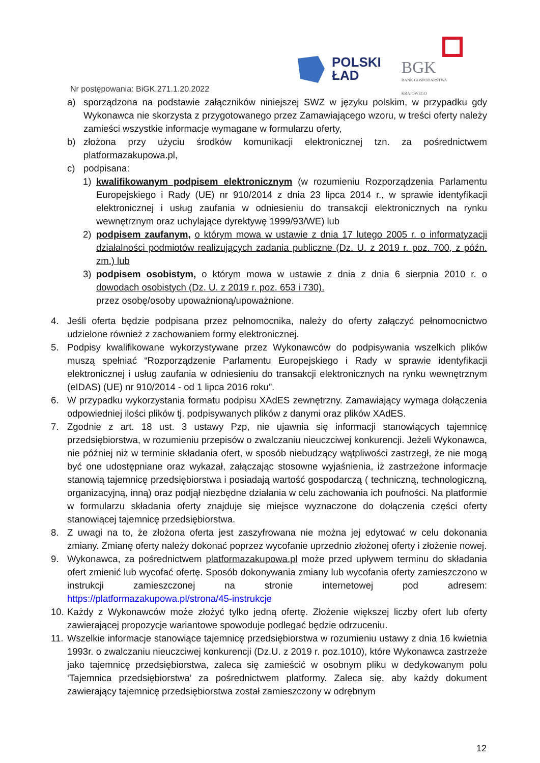POLSKI
ŁAD
BGK
BANK GOSPODARSTWA
KRAJOWEGO
Nr postępowania: BiGK.271.1.20.2022
a) sporządzona na podstawie załączników niniejszej SWZ w języku polskim, w przypadku gdy Wykonawca nie skorzysta z przygotowanego przez Zamawiającego wzoru, w treści oferty należy zamieści wszystkie informacje wymagane w formularzu oferty,
b) złożona przy użyciu środków komunikacji elektronicznej tzn. za pośrednictwem platformazakupowa.pl,
c) podpisana:
1) kwalifikowanym podpisem elektronicznym (w rozumieniu Rozporządzenia Parlamentu Europejskiego i Rady (UE) nr 910/2014 z dnia 23 lipca 2014 r., w sprawie identyfikacji elektronicznej i usług zaufania w odniesieniu do transakcji elektronicznych na rynku wewnętrznym oraz uchylające dyrektywę 1999/93/WE) lub
2) podpisem zaufanym, o którym mowa w ustawie z dnia 17 lutego 2005 r. o informatyzacji działalności podmiotów realizujących zadania publiczne (Dz. U. z 2019 r. poz. 700, z późn. zm.) lub
3) podpisem osobistym, o którym mowa w ustawie z dnia z dnia 6 sierpnia 2010 r. o dowodach osobistych (Dz. U. z 2019 r. poz. 653 i 730).
przez osobę/osoby upoważnioną/upoważnione.
4. Jeśli oferta będzie podpisana przez pełnomocnika, należy do oferty załączyć pełnomocnictwo udzielone również z zachowaniem formy elektronicznej.
5. Podpisy kwalifikowane wykorzystywane przez Wykonawców do podpisywania wszelkich plików muszą spełniać “Rozporządzenie Parlamentu Europejskiego i Rady w sprawie identyfikacji elektronicznej i usług zaufania w odniesieniu do transakcji elektronicznych na rynku wewnętrznym (eIDAS) (UE) nr 910/2014 - od 1 lipca 2016 roku”.
6. W przypadku wykorzystania formatu podpisu XAdES zewnętrzny. Zamawiający wymaga dołączenia odpowiedniej ilości plików tj. podpisywanych plików z danymi oraz plików XAdES.
7. Zgodnie z art. 18 ust. 3 ustawy Pzp, nie ujawnia się informacji stanowiących tajemnicę przedsiębiorstwa, w rozumieniu przepisów o zwalczaniu nieuczciwej konkurencji. Jeżeli Wykonawca, nie później niż w terminie składania ofert, w sposób niebudzący wątpliwości zastrzegł, że nie mogą być one udostępniane oraz wykazał, załączając stosowne wyjaśnienia, iż zastrzeżone informacje stanowią tajemnicę przedsiębiorstwa i posiadają wartość gospodarczą ( techniczną, technologiczną, organizacyjną, inną) oraz podjął niezbędne działania w celu zachowania ich poufności. Na platformie w formularzu składania oferty znajduje się miejsce wyznaczone do dołączenia części oferty stanowiącej tajemnicę przedsiębiorstwa.
8. Z uwagi na to, że złożona oferta jest zaszyfrowana nie można jej edytować w celu dokonania zmiany. Zmianę oferty należy dokonać poprzez wycofanie uprzednio złożonej oferty i złożenie nowej.
9. Wykonawca, za pośrednictwem platformazakupowa.pl może przed upływem terminu do składania ofert zmienić lub wycofać ofertę. Sposób dokonywania zmiany lub wycofania oferty zamieszczono w instrukcji zamieszczonej na stronie internetowej pod adresem: https://platformazakupowa.pl/strona/45-instrukcje
10. Każdy z Wykonawców może złożyć tylko jedną ofertę. Złożenie większej liczby ofert lub oferty zawierającej propozycje wariantowe spowoduje podlegać będzie odrzuceniu.
11. Wszelkie informacje stanowiące tajemnicę przedsiębiorstwa w rozumieniu ustawy z dnia 16 kwietnia 1993r. o zwalczaniu nieuczciwej konkurencji (Dz.U. z 2019 r. poz.1010), które Wykonawca zastrzeże jako tajemnicę przedsiębiorstwa, zaleca się zamieścić w osobnym pliku w dedykowanym polu ‘Tajemnica przedsiębiorstwa’ za pośrednictwem platformy. Zaleca się, aby każdy dokument zawierający tajemnicę przedsiębiorstwa został zamieszczony w odrębnym
12